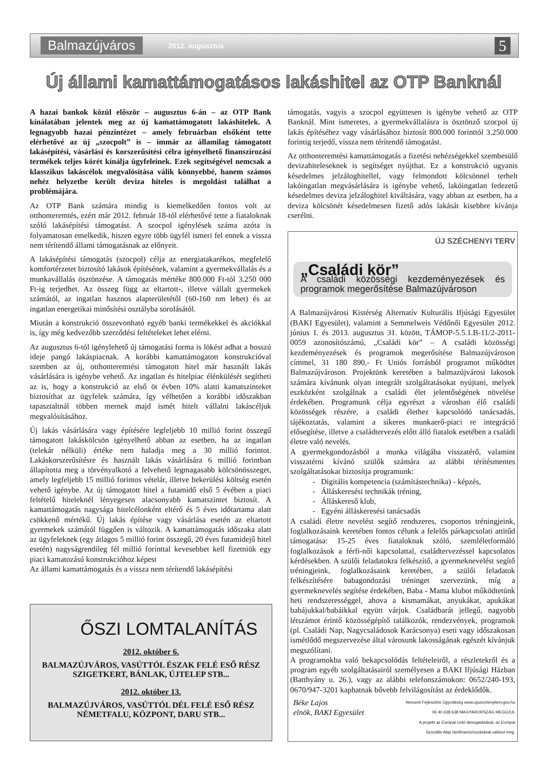Balmazújváros 2012. augusztus 5
Új állami kamattámogatásos lakáshitel az OTP Banknál
A hazai bankok közül először – augusztus 6-án – az OTP Bank kínálatában jelentek meg az új kamattámogatott lakáshitelek. A legnagyobb hazai pénzintézet – amely februárban elsőként tette elérhetővé az új „szocpolt” is – immár az államilag támogatott lakásépítési, vásárlási és korszerűsítési célra igényelhető finanszírozási termékek teljes körét kínálja ügyfeleinek. Ezek segítségével nemcsak a klasszikus lakáscélok megvalósítása válik könnyebbé, hanem számos nehéz helyzetbe került deviza hiteles is megoldást találhat a problémájára.
Az OTP Bank számára mindig is kiemelkedően fontos volt az otthonteremtés, ezért már 2012. február 18-tól elérhetővé tette a fiataloknak szóló lakásépítési támogatást. A szocpol igénylések száma azóta is folyamatosan emelkedik, hiszen egyre több ügyfél ismeri fel ennek a vissza nem térítendő állami támogatásnak az előnyeit.
A lakásépítési támogatás (szocpol) célja az energiatakarékos, megfelelő komfortérzetet biztosító lakások építésének, valamint a gyermekvállalás és a munkavállalás ösztönzése. A támogatás mértéke 800.000 Ft-tól 3.250 000 Ft-ig terjedhet. Az összeg függ az eltartott-, illetve vállalt gyermekek számától, az ingatlan hasznos alapterületétől (60-160 nm lehet) és az ingatlan energetikai minősítési osztályba sorolásától.
Miután a konstrukció összevonható egyéb banki termékekkel és akciókkal is, így még kedvezőbb szerződési feltételeket lehet elérni.
Az augusztus 6-tól igénylehető új támogatási forma is lökést adhat a hosszú ideje pangó lakáspiacnak. A korábbi kamattámogatott konstrukcióval szemben az új, otthonteremtési támogatott hitel már használt lakás vásárlására is igénybe vehető. Az ingatlan és hitelpiac élénkülését segítheti az is, hogy a konstrukció az első öt évben 10% alatti kamatszinteket biztosíthat az ügyfelek számára, így vélhetően a korábbi időszakban tapasztaltnál többen mernek majd ismét hitelt vállalni lakáscéljuk megvalósításához.
Új lakás vásárlására vagy építésére legfeljebb 10 millió forint összegű támogatott lakáskölcsön igényelhető abban az esetben, ha az ingatlan (telekár nélküli) értéke nem haladja meg a 30 millió forintot. Lakáskorszerűsítésre és használt lakás vásárlására 6 millió forintban állapította meg a törvényalkotó a felvehető legmagasabb kölcsönösszeget, amely legfeljebb 15 millió forintos vételár, illetve bekerülési költség esetén vehető igénybe. Az új támogatott hitel a futamidő első 5 évében a piaci feltételű hiteleknél lényegesen alacsonyabb kamatszintet biztosít. A kamattámogatás nagysága hitelcélonként eltérő és 5 éves időtartama alatt csökkenő mértékű. Új lakás építése vagy vásárlása esetén az eltartott gyermekek számától függően is változik. A kamattámogatás időszaka alatt az ügyfeleknek (egy átlagos 5 millió forint összegű, 20 éves futamidejű hitel esetén) nagyságrendileg fél millió forinttal kevesebbet kell fizetniük egy piaci kamatozású konstrukcióhoz képest
Az állami kamattámogatás és a vissza nem térítendő lakásépítési
ŐSZI LOMTALANÍTÁS
2012. október 6.
BALMAZÚJVÁROS, VASÚTTÓL ÉSZAK FELÉ ESŐ RÉSZ
SZIGETKERT, BÁNLAK, ÚJTELEP STB...
2012. október 13.
BALMAZÚJVÁROS, VASÚTTÓL DÉL FELÉ ESŐ RÉSZ
NÉMETFALU, KÖZPONT, DARU STB...
támogatás, vagyis a szocpol együttesen is igénybe vehető az OTP Banknál. Mint ismeretes, a gyermekvállalásra is ösztönző szocpol új lakás építéséhez vagy vásárlásához biztosít 800.000 forinttól 3.250.000 forintig terjedő, vissza nem térítendő támogatást.
Az otthonteremtési kamattámogatás a fizetési nehézségekkel szembesülő devizahiteleseknek is segítséget nyújthat. Ez a konstrukció ugyanis késedelmes jelzáloghitellel, vagy felmondott kölcsönnel terhelt lakóingatlan megvásárlására is igénybe vehető, lakóingatlan fedezetű késedelmes deviza jelzáloghitel kiváltására, vagy abban az esetben, ha a deviza kölcsönét késedelmesen fizető adós lakását kisebbre kívánja cserélni.
ÚJ SZÉCHENYI TERV
„Családi kör”
A családi közösségi kezdeményezések és programok megerősítése Balmazújvároson
A Balmazújvárosi Kistérség Alternatív Kulturális Ifjúsági Egyesület (BAKI Egyesület), valamint a Semmelweis Védőnői Egyesület 2012. június 1. és 2013. augusztus 31. között, TÁMOP-5.5.1.B-11/2-2011-0059 azonosítószámú, „Családi kör” – A családi közösségi kezdeményezések és programok megerősítése Balmazújvároson címmel, 31 180 890,- Ft Uniós forrásból programot működtet Balmazújvároson. Projektünk keretében a balmazújvárosi lakosok számára kívánunk olyan integrált szolgáltatásokat nyújtani, melyek eszközként szolgálnak a családi élet jelentőségének növelése érdekében. Programunk célja egyrészt a városban élő családi közösségek részére, a családi élethez kapcsolódó tanácsadás, tájékoztatás, valamint a sikeres munkaerő-piaci re integráció elősegítése, illetve a családtervezés előtt álló fiatalok esetében a családi életre való nevelés.
A gyermekgondozásból a munka világába visszatérő, valamint visszatérni kívánó szülők számára az alábbi térítésmentes szolgáltatásokat biztosítja programunk:
Digitális kompetencia (számítástechnika) - képzés,
Álláskeresési technikák tréning,
Álláskereső klub,
Egyéni álláskeresési tanácsadás
A családi életre nevelést segítő rendszeres, csoportos tréningjeink, foglalkozásaink keretében fontos célunk a felelős párkapcsolati attitűd támogatása: 15-25 éves fiataloknak szóló, szemléletformáló foglalkozások a férfi-női kapcsolattal, családtervezéssel kapcsolatos kérdésekben. A szülői feladatokra felkészítő, a gyermeknevelést segítő tréningjeink, foglalkozásaink keretében, a szülői feladatok felkészítésére babagondozási tréninget szervezünk, míg a gyermeknevelés segítése érdekében, Baba - Mama klubot működtetünk heti rendszerességgel, ahova a kismamákat, anyukákat, apukákat babájukkal/babáikkal együtt várjuk. Családbarát jellegű, nagyobb létszámot érintő közösségépítő találkozók, rendezvények, programok (pl. Családi Nap, Nagycsaládosok Karácsonya) eseti vagy időszakosan ismétlődő megszervezése által városunk lakosságának egészét kívánjuk megszólítani.
A programokba való bekapcsolódás feltételeiről, a részletekről és a program egyéb szolgáltatásairól személyesen a BAKI Ifjúsági Házban (Batthyány u. 26.), vagy az alábbi telefonszámokon: 0652/240-193, 0670/947-3201 kaphatnak bővebb felvilágosítást az érdeklődők.
Béke Lajos
elnök, BAKI Egyesület
Nemzeti Fejlesztési Ügynökség www.ujszechenyiterv.gov.hu 06 40 638 638 MAGYARORSZÁG MEGÚJUL
A projekt az Európai Unió támogatásával, az Európai Szociális Alap társfinanszírozásával valósul meg.